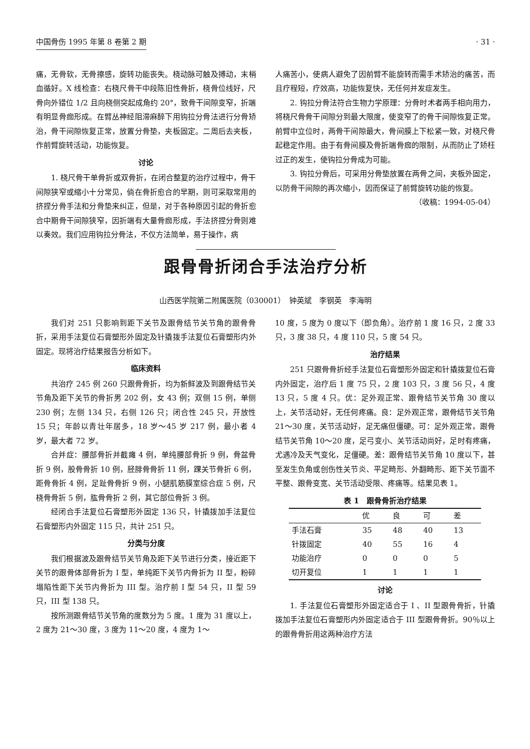中国骨伤 1995 年第 8 卷第 2 期 · 31 ·
痛，无骨软，无骨擦感，旋转功能丧失。桡动脉可触及搏动，末梢血循好。X 线检查：右桡尺骨干中段陈旧性骨折，桡骨位线好，尺骨向外错位 1/2 且向桡侧突起成角约 20°，致骨干间隙变窄，折端有明显骨痂形成。在臂丛神经阻滞麻醉下用钩拉分骨法进行分骨矫治，骨干间隙恢复正常，放置分骨垫，夹板固定。二周后去夹板，作前臂旋转活动，功能恢复。
讨论
1. 桡尺骨干单骨折或双骨折，在闭合整复的治疗过程中，骨干间隙狭窄或缩小十分常见，倘在骨折愈合的早期，则可采取常用的挤捏分骨手法和分骨垫来纠正，但是，对于各种原因引起的骨折愈合中期骨干间隙狭窄，因折端有大量骨痂形成，手法挤捏分骨则难以奏效。我们应用钩拉分骨法，不仅方法简单，易于操作，病
人痛苦小，使病人避免了因前臂不能旋转而需手术矫治的痛苦，而且疗程短，疗效高，功能恢复快，无任何并发症发生。
2. 钩拉分骨法符合生物力学原理：分骨时术者两手相向用力，将桡尺骨骨干间隙分到最大限度，使变窄了的骨干间隙恢复正常。前臂中立位时，两骨干间隙最大，骨间膜上下松紧一致，对桡尺骨起稳定作用。由于有骨间膜及骨折端骨痂的限制，从而防止了矫枉过正的发生，使钩拉分骨成为可能。
3. 钩拉分骨后，可采用分骨垫放置在两骨之间，夹板外固定，以防骨干间隙的再次缩小，因而保证了前臂旋转功能的恢复。
（收稿：1994-05-04）
跟骨骨折闭合手法治疗分析
山西医学院第二附属医院（030001）　钟英斌　李钢英　李海明
我们对 251 只影响到距下关节及跟骨结节关节角的跟骨骨折，采用手法复位石膏塑形外固定及针撬拨手法复位石膏塑形内外固定。现将治疗结果报告分析如下。
临床资料
共治疗 245 例 260 只跟骨骨折，均为新鲜波及到跟骨结节关节角及距下关节的骨折男 202 例，女 43 例；双侧 15 例，单侧 230 例；左侧 134 只，右侧 126 只；闭合性 245 只，开放性 15 只；年龄以青壮年居多，18 岁～45 岁 217 例，最小者 4 岁，最大者 72 岁。
合并症：腰部骨折并截瘫 4 例，单纯腰部骨折 9 例，骨盆骨折 9 例，股骨骨折 10 例，胫腓骨骨折 11 例，踝关节骨折 6 例，距骨骨折 4 例，足趾骨骨折 9 例，小腿肌筋膜室综合症 5 例，尺桡骨骨折 5 例，肱骨骨折 2 例，其它部位骨折 3 例。
经闭合手法复位石膏塑形外固定 136 只，针撬拨加手法复位石膏塑形内外固定 115 只，共计 251 只。
分类与分度
我们根据波及跟骨结节关节角及距下关节进行分类，接近距下关节的跟骨体部骨折为 I 型，单纯距下关节内骨折为 II 型，粉碎塌陷性距下关节内骨折为 III 型。治疗前 I 型 54 只，II 型 59 只，III 型 138 只。
按所测跟骨结节关节角的度数分为 5 度。1 度为 31 度以上，2 度为 21～30 度，3 度为 11～20 度，4 度为 1～
10 度，5 度为 0 度以下（即负角）。治疗前 1 度 16 只，2 度 33 只，3 度 38 只，4 度 110 只，5 度 54 只。
治疗结果
251 只跟骨骨折经手法复位石膏塑形外固定和针撬拨复位石膏内外固定，治疗后 1 度 75 只，2 度 103 只，3 度 56 只，4 度 13 只，5 度 4 只。优：足外观正常、跟骨结节关节角 30 度以上，关节活动好，无任何疼痛。良：足外观正常，跟骨结节关节角 21～30 度，关节活动好，足无痛但僵硬。可：足外观正常，跟骨结节关节角 10～20 度，足弓变小、关节活动尚好，足时有疼痛，尤遇冷及天气变化，足僵硬。差：跟骨结节关节角 10 度以下，甚至发生负角或创伤性关节炎、平足畸形、外翻畸形、距下关节面不平整、跟骨变宽、关节活动受限、疼痛等。结果见表 1。
表 1　跟骨骨折治疗结果
| | 优 | 良 | 可 | 差 |
| --- | --- | --- | --- | --- |
| 手法石膏 | 35 | 48 | 40 | 13 |
| 针拨固定 | 40 | 55 | 16 | 4 |
| 功能治疗 | 0 | 0 | 0 | 5 |
| 切开复位 | 1 | 1 | 1 | 1 |
讨论
1. 手法复位石膏塑形外固定适合于 I 、II 型跟骨骨折，针撬拨加手法复位石膏塑形内外固定适合于 III 型跟骨骨折。90％以上的跟骨骨折用这两种治疗方法